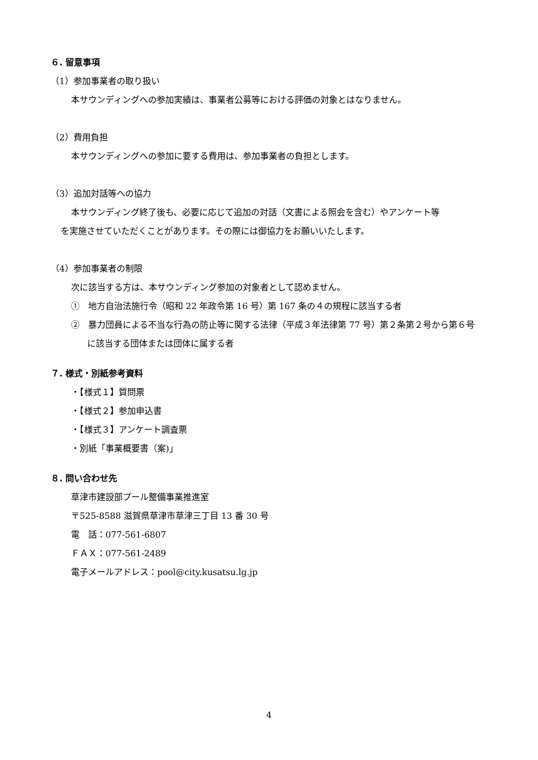６. 留意事項
（1）参加事業者の取り扱い
本サウンディングへの参加実績は、事業者公募等における評価の対象とはなりません。
（2）費用負担
本サウンディングへの参加に要する費用は、参加事業者の負担とします。
（3）追加対話等への協力
本サウンディング終了後も、必要に応じて追加の対話（文書による照会を含む）やアンケート等
を実施させていただくことがあります。その際には御協力をお願いいたします。
（4）参加事業者の制限
次に該当する方は、本サウンディング参加の対象者として認めません。
①　地方自治法施行令（昭和 22 年政令第 16 号）第 167 条の４の規程に該当する者
②　暴力団員による不当な行為の防止等に関する法律（平成３年法律第 77 号）第２条第２号から第６号に該当する団体または団体に属する者
７. 様式・別紙参考資料
・【様式１】質問票
・【様式２】参加申込書
・【様式３】アンケート調査票
・別紙「事業概要書（案)」
８. 問い合わせ先
草津市建設部プール整備事業推進室
〒525-8588 滋賀県草津市草津三丁目 13 番 30 号
電　話：077-561-6807
ＦＡＸ：077-561-2489
電子メールアドレス：pool@city.kusatsu.lg.jp
4